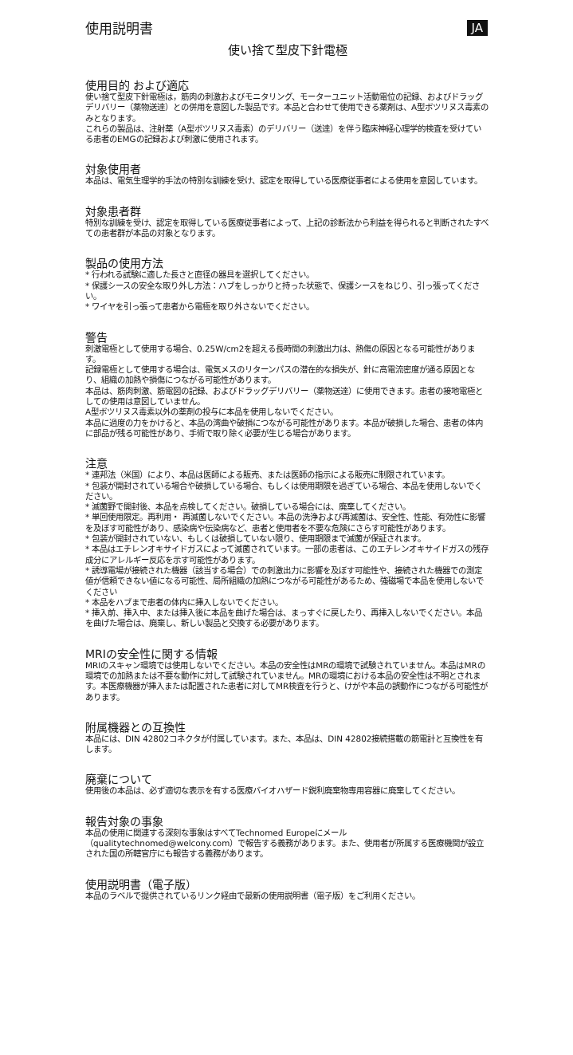使用説明書 JA
使い捨て型皮下針電極
使用目的 および適応
使い捨て型皮下針電極は，筋肉の刺激およびモニタリング、モーターユニット活動電位の記録、およびドラッグデリバリー（薬物送達）との併用を意図した製品です。本品と合わせて使用できる薬剤は、A型ボツリヌス毒素のみとなります。
これらの製品は、注射薬（A型ボツリヌス毒素）のデリバリー（送達）を伴う臨床神経心理学的検査を受けている患者のEMGの記録および刺激に使用されます。
対象使用者
本品は、電気生理学的手法の特別な訓練を受け、認定を取得している医療従事者による使用を意図しています。
対象患者群
特別な訓練を受け、認定を取得している医療従事者によって、上記の診断法から利益を得られると判断されたすべての患者群が本品の対象となります。
製品の使用方法
* 行われる試験に適した長さと直径の器具を選択してください。
* 保護シースの安全な取り外し方法：ハブをしっかりと持った状態で、保護シースをねじり、引っ張ってください。
* ワイヤを引っ張って患者から電極を取り外さないでください。
警告
刺激電極として使用する場合、0.25W/cm2を超える長時間の刺激出力は、熱傷の原因となる可能性があります。
記録電極として使用する場合は、電気メスのリターンパスの潜在的な損失が、針に高電流密度が通る原因となり、組織の加熱や損傷につながる可能性があります。
本品は、筋肉刺激、筋電図の記録、およびドラッグデリバリー（薬物送達）に使用できます。患者の接地電極としての使用は意図していません。
A型ボツリヌス毒素以外の薬剤の投与に本品を使用しないでください。
本品に過度の力をかけると、本品の湾曲や破損につながる可能性があります。本品が破損した場合、患者の体内に部品が残る可能性があり、手術で取り除く必要が生じる場合があります。
注意
* 連邦法（米国）により、本品は医師による販売、または医師の指示による販売に制限されています。
* 包装が開封されている場合や破損している場合、もしくは使用期限を過ぎている場合、本品を使用しないでください。
* 滅菌野で開封後、本品を点検してください。破損している場合には、廃棄してください。
* 単回使用限定。再利用・ 再滅菌しないでください。本品の洗浄および再滅菌は、安全性、性能、有効性に影響を及ぼす可能性があり、感染病や伝染病など、患者と使用者を不要な危険にさらす可能性があります。
* 包装が開封されていない、もしくは破損していない限り、使用期限まで滅菌が保証されます。
* 本品はエチレンオキサイドガスによって滅菌されています。一部の患者は、このエチレンオキサイドガスの残存成分にアレルギー反応を示す可能性があります。
* 誘導電場が接続された機器（該当する場合）での刺激出力に影響を及ぼす可能性や、接続された機器での測定値が信頼できない値になる可能性、局所組織の加熱につながる可能性があるため、強磁場で本品を使用しないでください
* 本品をハブまで患者の体内に挿入しないでください。
* 挿入前、挿入中、または挿入後に本品を曲げた場合は、まっすぐに戻したり、再挿入しないでください。本品を曲げた場合は、廃棄し、新しい製品と交換する必要があります。
MRIの安全性に関する情報
MRIのスキャン環境では使用しないでください。本品の安全性はMRの環境で試験されていません。本品はMRの環境での加熱または不要な動作に対して試験されていません。MRの環境における本品の安全性は不明とされます。本医療機器が挿入または配置された患者に対してMR検査を行うと、けがや本品の誤動作につながる可能性があります。
附属機器との互換性
本品には、DIN 42802コネクタが付属しています。また、本品は、DIN 42802接続搭載の筋電計と互換性を有します。
廃棄について
使用後の本品は、必ず適切な表示を有する医療バイオハザード鋭利廃棄物専用容器に廃棄してください。
報告対象の事象
本品の使用に関連する深刻な事象はすべてTechnomed Europeにメール（qualitytechnomed@welcony.com）で報告する義務があります。また、使用者が所属する医療機関が設立された国の所轄官庁にも報告する義務があります。
使用説明書（電子版）
本品のラベルで提供されているリンク経由で最新の使用説明書（電子版）をご利用ください。